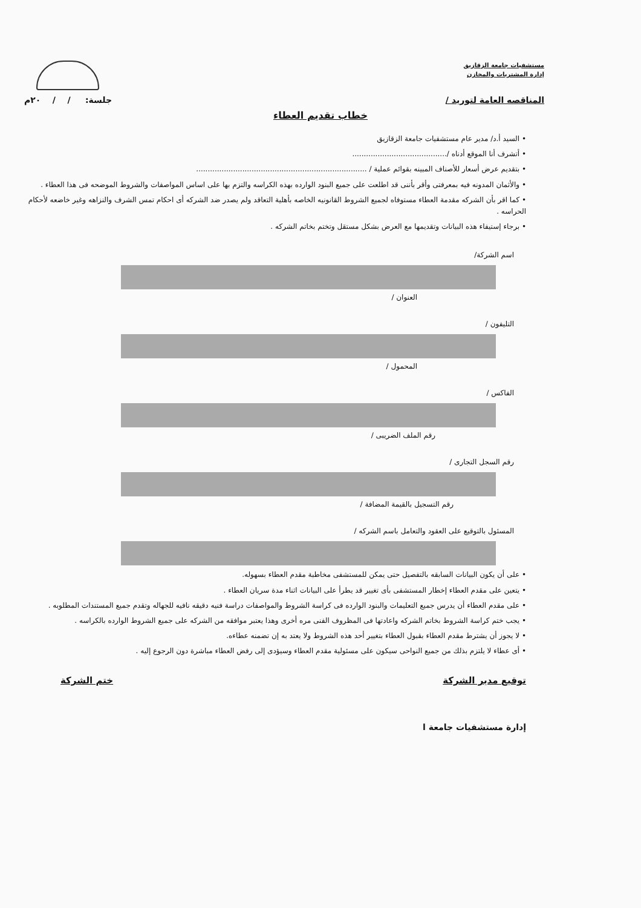مستشفيات جامعة الزقازيق
إدارة المشتريات والمخازن
المناقصه العامة لتوريد / جلسة: / / ٢٠م
خطاب تقديم العطاء
• السيد أ.د/ مدير عام مستشفيات جامعة الزقازيق
• أتشرف أنا الموقع أدناه /.........................................
• بتقديم عرض أسعار للأصناف المبينه بقوائم عملية / ..........................................................................
• والأثمان المدونه فيه بمعرفتى وأقر بأننى قد اطلعت على جميع البنود الوارده بهذه الكراسه والتزم بها على اساس المواصفات والشروط الموضحه فى هذا العطاء .
• كما اقر بأن الشركه مقدمة العطاء مستوفاه لجميع الشروط القانونيه الخاصه بأهلية التعاقد ولم يصدر ضد الشركه أى احكام تمس الشرف والنزاهه وغير خاضعه لأحكام الحراسه .
• برجاء إستيفاء هذه البيانات وتقديمها مع العرض بشكل مستقل وتختم بخاتم الشركه .
اسم الشركة/
العنوان /
التليفون /
المحمول /
الفاكس /
رقم الملف الضريبى /
رقم السجل التجارى /
رقم التسجيل بالقيمة المضافة /
المسئول بالتوقيع على العقود والتعامل باسم الشركه /
• على أن يكون البيانات السابقه بالتفصيل حتى يمكن للمستشفى مخاطبة مقدم العطاء بسهوله.
• يتعين على مقدم العطاء إخطار المستشفى بأى تغيير قد يطرأ على البيانات اثناء مدة سريان العطاء .
• على مقدم العطاء أن يدرس جميع التعليمات والبنود الوارده فى كراسة الشروط والمواصفات دراسة فنيه دقيقه نافيه للجهاله وتقدم جميع المستندات المطلوبه .
• يجب ختم كراسة الشروط بخاتم الشركه واعادتها فى المظروف الفنى مره أخرى وهذا يعتبر موافقه من الشركه على جميع الشروط الوارده بالكراسه .
• لا يجوز أن يشترط مقدم العطاء بقبول العطاء بتغيير أحد هذه الشروط ولا يعتد به إن تضمنه عطاءه.
• أى عطاء لا يلتزم بذلك من جميع النواحى سيكون على مسئولية مقدم العطاء وسيؤدى إلى رفض العطاء مباشرة دون الرجوع إليه .
توقيع مدير الشركة ختم الشركة
إدارة مستشفيات جامعة ا